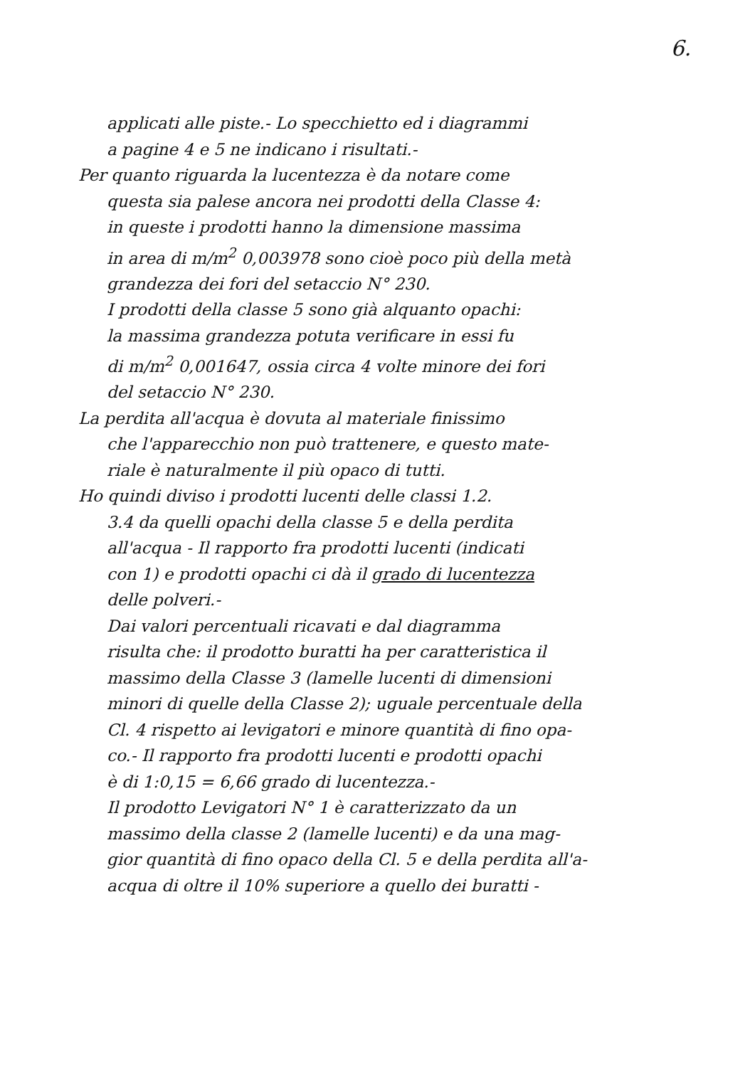6.
applicati alle piste.- Lo specchietto ed i diagrammi
a pagine 4 e 5 ne indicano i risultati.-
Per quanto riguarda la lucentezza è da notare come
questa sia palese ancora nei prodotti della Classe 4:
in queste i prodotti hanno la dimensione massima
in area di m/m<sup>2</sup> 0,003978 sono cioè poco più della metà
grandezza dei fori del setaccio N° 230.
I prodotti della classe 5 sono già alquanto opachi:
la massima grandezza potuta verificare in essi fu
di m/m<sup>2</sup> 0,001647, ossia circa 4 volte minore dei fori
del setaccio N° 230.
La perdita all'acqua è dovuta al materiale finissimo
che l'apparecchio non può trattenere, e questo mate-
riale è naturalmente il più opaco di tutti.
Ho quindi diviso i prodotti lucenti delle classi 1.2.
3.4 da quelli opachi della classe 5 e della perdita
all'acqua - Il rapporto fra prodotti lucenti (indicati
con 1) e prodotti opachi ci dà il grado di lucentezza
delle polveri.-
Dai valori percentuali ricavati e dal diagramma
risulta che: il prodotto buratti ha per caratteristica il
massimo della Classe 3 (lamelle lucenti di dimensioni
minori di quelle della Classe 2); uguale percentuale della
Cl. 4 rispetto ai levigatori e minore quantità di fino opa-
co.- Il rapporto fra prodotti lucenti e prodotti opachi
è di 1:0,15 = 6,66 grado di lucentezza.-
Il prodotto Levigatori N° 1 è caratterizzato da un
massimo della classe 2 (lamelle lucenti) e da una mag-
gior quantità di fino opaco della Cl. 5 e della perdita all'a-
acqua di oltre il 10% superiore a quello dei buratti -